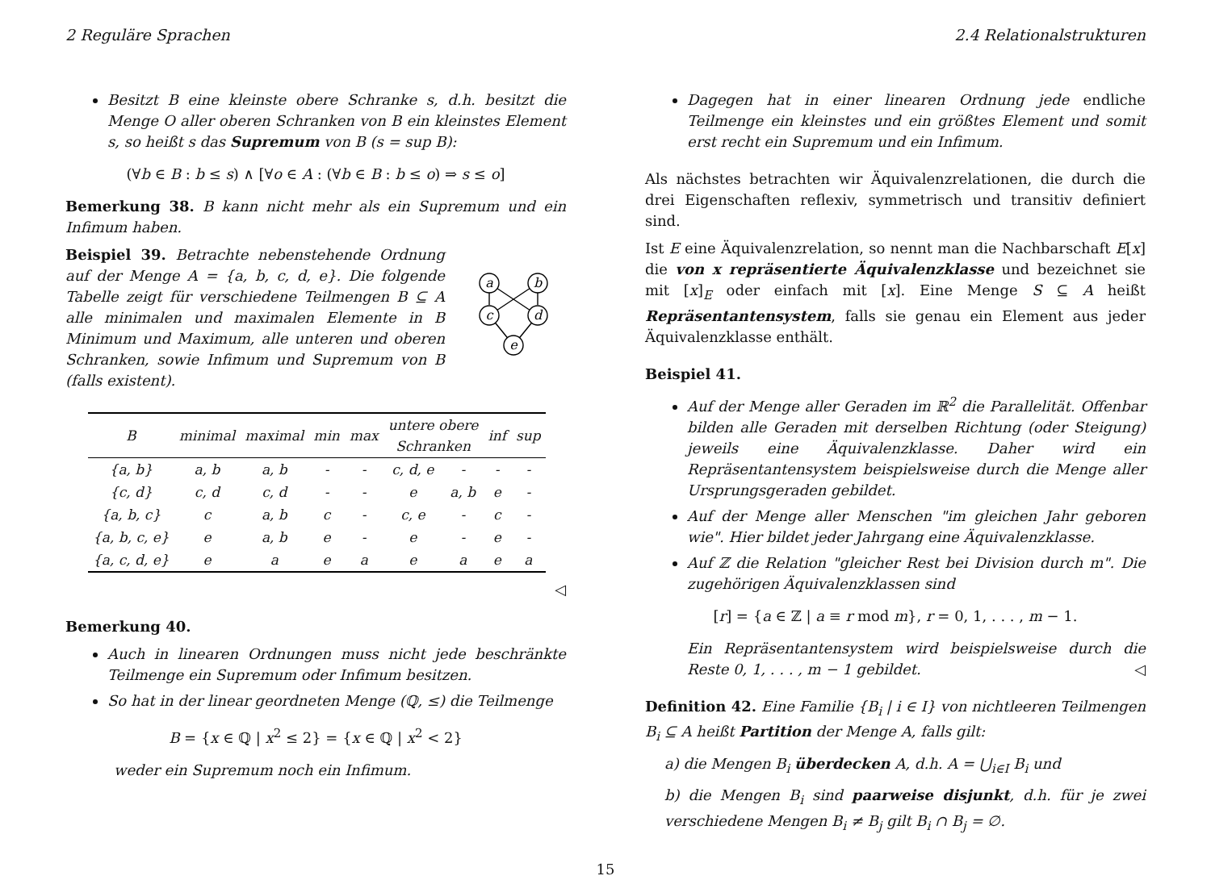2 Reguläre Sprachen 2.4 Relationalstrukturen
Besitzt B eine kleinste obere Schranke s, d.h. besitzt die Menge O aller oberen Schranken von B ein kleinstes Element s, so heißt s das Supremum von B (s = sup B):
(∀b ∈ B : b ≤ s) ∧ [∀o ∈ A : (∀b ∈ B : b ≤ o) ⇒ s ≤ o]
Bemerkung 38. B kann nicht mehr als ein Supremum und ein Infimum haben.
Beispiel 39. Betrachte nebenstehende Ordnung auf der Menge A = {a, b, c, d, e}. Die folgende Tabelle zeigt für verschiedene Teilmengen B ⊆ A alle minimalen und maximalen Elemente in B Minimum und Maximum, alle unteren und oberen Schranken, sowie Infimum und Supremum von B (falls existent).
a
b
c
d
e
| B | minimal | maximal | min | max | untere obere Schranken | | inf | sup |
| --- | --- | --- | --- | --- | --- | --- | --- | --- |
| {a, b} | a, b | a, b | - | - | c, d, e | - | - | - |
| {c, d} | c, d | c, d | - | - | e | a, b | e | - |
| {a, b, c} | c | a, b | c | - | c, e | - | c | - |
| {a, b, c, e} | e | a, b | e | - | e | - | e | - |
| {a, c, d, e} | e | a | e | a | e | a | e | a |
◁
Bemerkung 40.
Auch in linearen Ordnungen muss nicht jede beschränkte Teilmenge ein Supremum oder Infimum besitzen.
So hat in der linear geordneten Menge (ℚ, ≤) die Teilmenge
B = {x ∈ ℚ | x<sup>2</sup> ≤ 2} = {x ∈ ℚ | x<sup>2</sup> < 2}
weder ein Supremum noch ein Infimum.
Dagegen hat in einer linearen Ordnung jede endliche Teilmenge ein kleinstes und ein größtes Element und somit erst recht ein Supremum und ein Infimum.
Als nächstes betrachten wir Äquivalenzrelationen, die durch die drei Eigenschaften reflexiv, symmetrisch und transitiv definiert sind.
Ist E eine Äquivalenzrelation, so nennt man die Nachbarschaft E[x] die von x repräsentierte Äquivalenzklasse und bezeichnet sie mit [x]<sub>E</sub> oder einfach mit [x]. Eine Menge S ⊆ A heißt Repräsentantensystem, falls sie genau ein Element aus jeder Äquivalenzklasse enthält.
Beispiel 41.
Auf der Menge aller Geraden im ℝ<sup>2</sup> die Parallelität. Offenbar bilden alle Geraden mit derselben Richtung (oder Steigung) jeweils eine Äquivalenzklasse. Daher wird ein Repräsentantensystem beispielsweise durch die Menge aller Ursprungsgeraden gebildet.
Auf der Menge aller Menschen "im gleichen Jahr geboren wie". Hier bildet jeder Jahrgang eine Äquivalenzklasse.
Auf ℤ die Relation "gleicher Rest bei Division durch m". Die zugehörigen Äquivalenzklassen sind
[r] = {a ∈ ℤ | a ≡ r mod m}, r = 0, 1, . . . , m − 1.
Ein Repräsentantensystem wird beispielsweise durch die Reste 0, 1, . . . , m − 1 gebildet. ◁
Definition 42. Eine Familie {B<sub>i</sub> | i ∈ I} von nichtleeren Teilmengen B<sub>i</sub> ⊆ A heißt Partition der Menge A, falls gilt:
a) die Mengen B<sub>i</sub> überdecken A, d.h. A = ⋃<sub>i∈I</sub> B<sub>i</sub> und
b) die Mengen B<sub>i</sub> sind paarweise disjunkt, d.h. für je zwei verschiedene Mengen B<sub>i</sub> ≠ B<sub>j</sub> gilt B<sub>i</sub> ∩ B<sub>j</sub> = ∅.
15